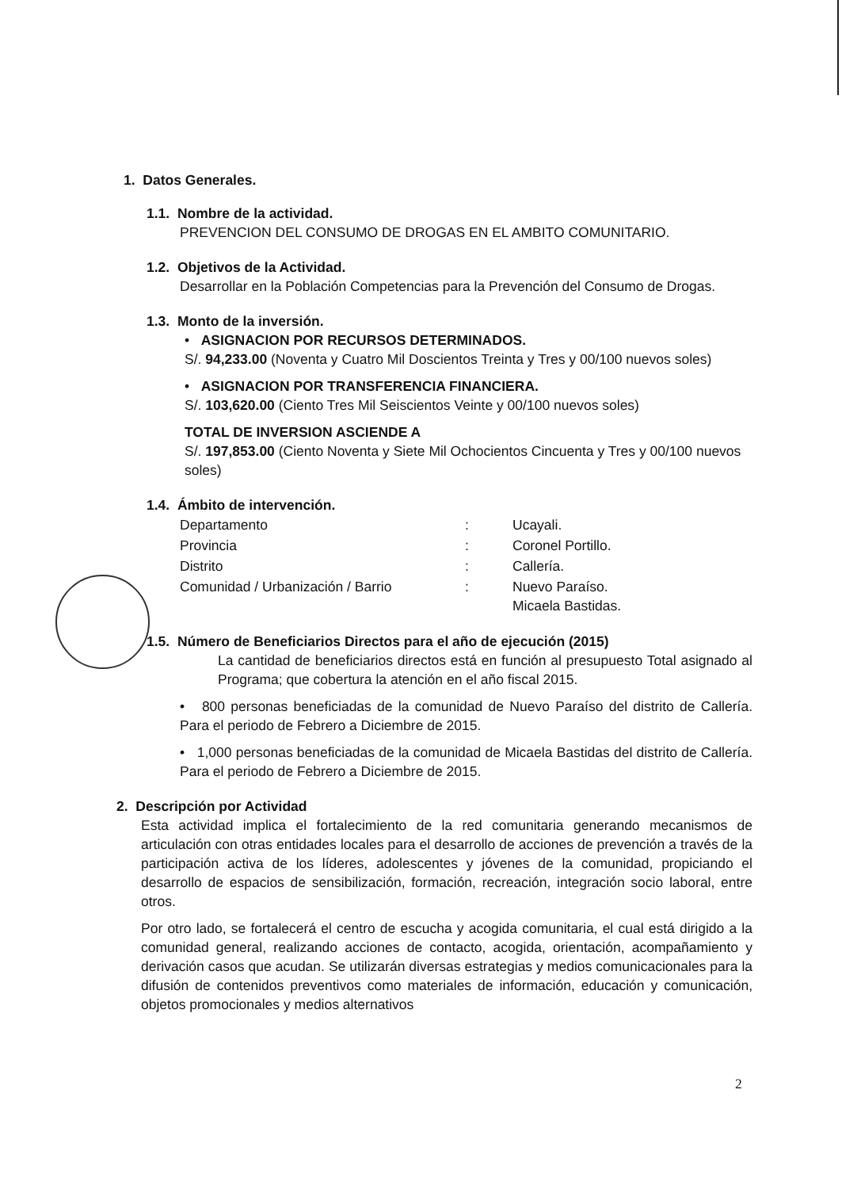1. Datos Generales.
1.1. Nombre de la actividad.
PREVENCION DEL CONSUMO DE DROGAS EN EL AMBITO COMUNITARIO.
1.2. Objetivos de la Actividad.
Desarrollar en la Población Competencias para la Prevención del Consumo de Drogas.
1.3. Monto de la inversión.
• ASIGNACION POR RECURSOS DETERMINADOS.
S/. 94,233.00 (Noventa y Cuatro Mil Doscientos Treinta y Tres y 00/100 nuevos soles)
• ASIGNACION POR TRANSFERENCIA FINANCIERA.
S/. 103,620.00 (Ciento Tres Mil Seiscientos Veinte y 00/100 nuevos soles)
TOTAL DE INVERSION ASCIENDE A
S/. 197,853.00 (Ciento Noventa y Siete Mil Ochocientos Cincuenta y Tres y 00/100 nuevos soles)
1.4. Ámbito de intervención.
| Departamento | : | Ucayali. |
| Provincia | : | Coronel Portillo. |
| Distrito | : | Callería. |
| Comunidad / Urbanización / Barrio | : | Nuevo Paraíso. Micaela Bastidas. |
1.5. Número de Beneficiarios Directos para el año de ejecución (2015)
La cantidad de beneficiarios directos está en función al presupuesto Total asignado al Programa; que cobertura la atención en el año fiscal 2015.
• 800 personas beneficiadas de la comunidad de Nuevo Paraíso del distrito de Callería. Para el periodo de Febrero a Diciembre de 2015.
• 1,000 personas beneficiadas de la comunidad de Micaela Bastidas del distrito de Callería. Para el periodo de Febrero a Diciembre de 2015.
2. Descripción por Actividad
Esta actividad implica el fortalecimiento de la red comunitaria generando mecanismos de articulación con otras entidades locales para el desarrollo de acciones de prevención a través de la participación activa de los líderes, adolescentes y jóvenes de la comunidad, propiciando el desarrollo de espacios de sensibilización, formación, recreación, integración socio laboral, entre otros.
Por otro lado, se fortalecerá el centro de escucha y acogida comunitaria, el cual está dirigido a la comunidad general, realizando acciones de contacto, acogida, orientación, acompañamiento y derivación casos que acudan. Se utilizarán diversas estrategias y medios comunicacionales para la difusión de contenidos preventivos como materiales de información, educación y comunicación, objetos promocionales y medios alternativos
2